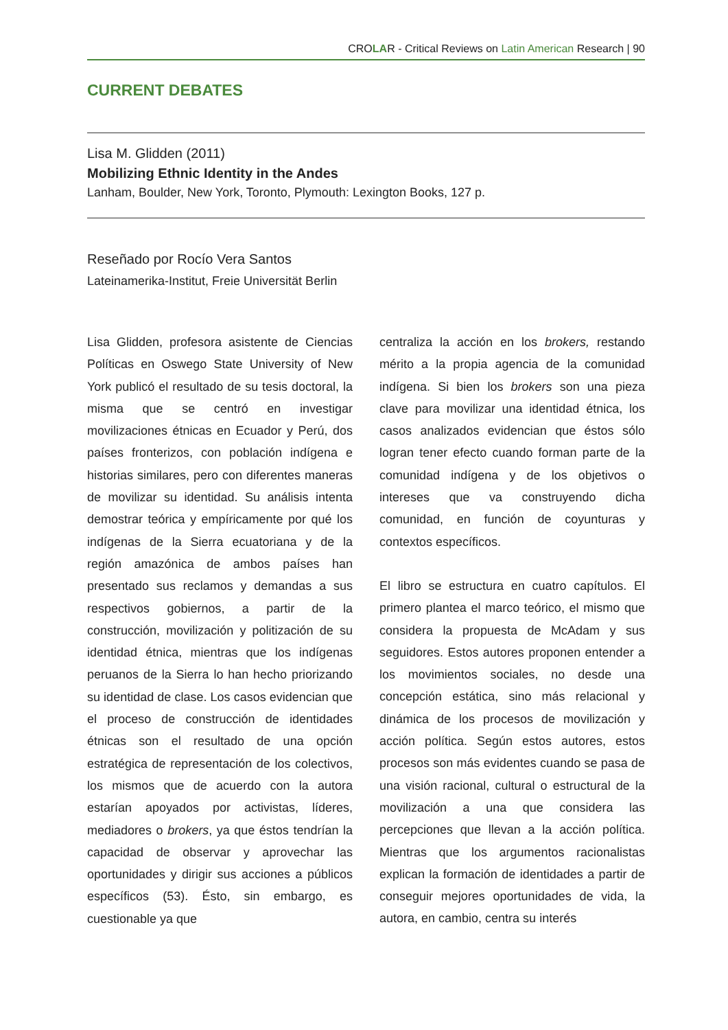CROLAR - Critical Reviews on Latin American Research | 90
CURRENT DEBATES
Lisa M. Glidden (2011)
Mobilizing Ethnic Identity in the Andes
Lanham, Boulder, New York, Toronto, Plymouth: Lexington Books, 127 p.
Reseñado por Rocío Vera Santos
Lateinamerika-Institut, Freie Universität Berlin
Lisa Glidden, profesora asistente de Ciencias Políticas en Oswego State University of New York publicó el resultado de su tesis doctoral, la misma que se centró en investigar movilizaciones étnicas en Ecuador y Perú, dos países fronterizos, con población indígena e historias similares, pero con diferentes maneras de movilizar su identidad. Su análisis intenta demostrar teórica y empíricamente por qué los indígenas de la Sierra ecuatoriana y de la región amazónica de ambos países han presentado sus reclamos y demandas a sus respectivos gobiernos, a partir de la construcción, movilización y politización de su identidad étnica, mientras que los indígenas peruanos de la Sierra lo han hecho priorizando su identidad de clase. Los casos evidencian que el proceso de construcción de identidades étnicas son el resultado de una opción estratégica de representación de los colectivos, los mismos que de acuerdo con la autora estarían apoyados por activistas, líderes, mediadores o brokers, ya que éstos tendrían la capacidad de observar y aprovechar las oportunidades y dirigir sus acciones a públicos específicos (53). Ésto, sin embargo, es cuestionable ya que
centraliza la acción en los brokers, restando mérito a la propia agencia de la comunidad indígena. Si bien los brokers son una pieza clave para movilizar una identidad étnica, los casos analizados evidencian que éstos sólo logran tener efecto cuando forman parte de la comunidad indígena y de los objetivos o intereses que va construyendo dicha comunidad, en función de coyunturas y contextos específicos.
El libro se estructura en cuatro capítulos. El primero plantea el marco teórico, el mismo que considera la propuesta de McAdam y sus seguidores. Estos autores proponen entender a los movimientos sociales, no desde una concepción estática, sino más relacional y dinámica de los procesos de movilización y acción política. Según estos autores, estos procesos son más evidentes cuando se pasa de una visión racional, cultural o estructural de la movilización a una que considera las percepciones que llevan a la acción política. Mientras que los argumentos racionalistas explican la formación de identidades a partir de conseguir mejores oportunidades de vida, la autora, en cambio, centra su interés